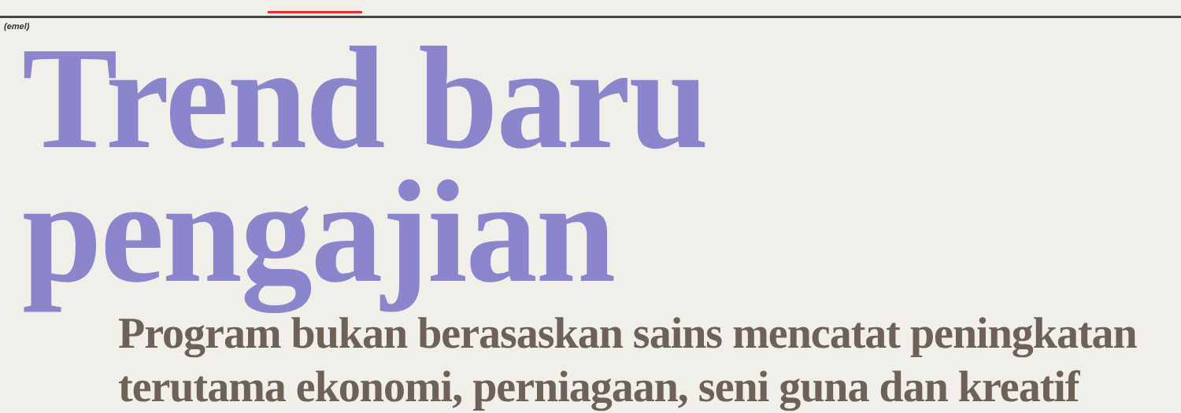(emel)
Trend baru pengajian
Program bukan berasaskan sains mencatat peningkatan
terutama ekonomi, perniagaan, seni guna dan kreatif